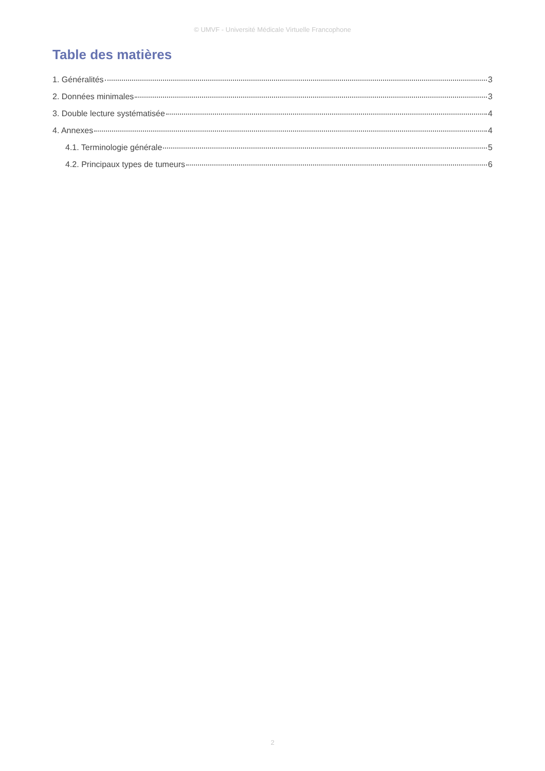© UMVF - Université Médicale Virtuelle Francophone
Table des matières
1. Généralités 3
2. Données minimales 3
3. Double lecture systématisée 4
4. Annexes 4
4.1. Terminologie générale 5
4.2. Principaux types de tumeurs 6
2